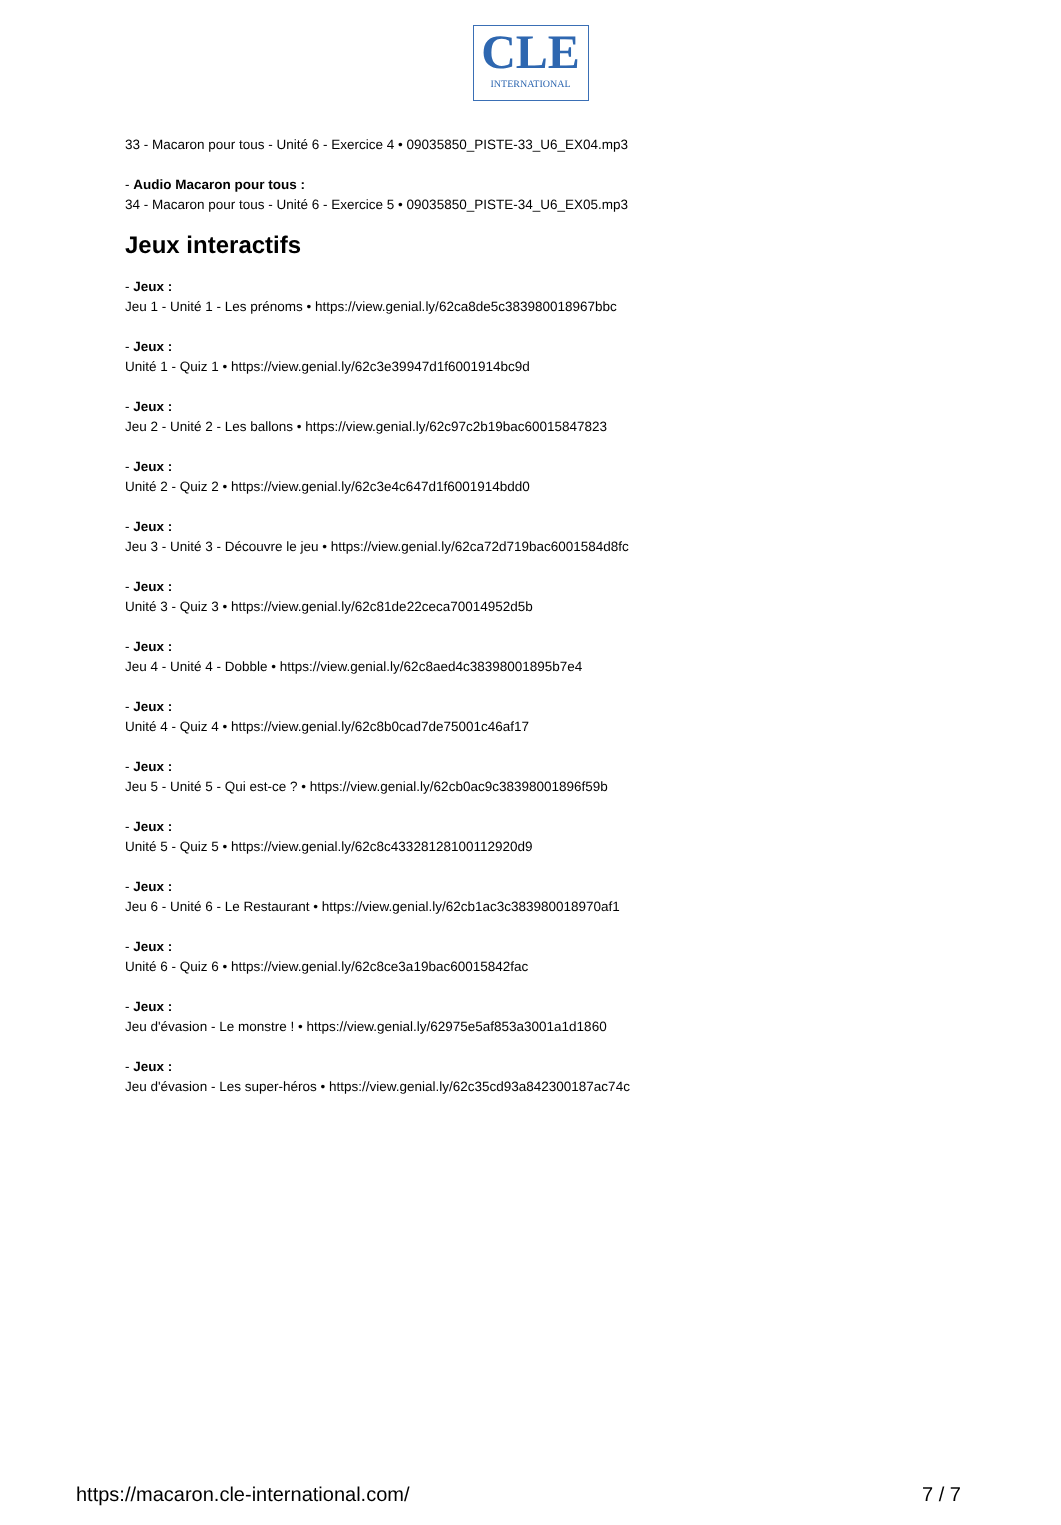CLE
INTERNATIONAL
33 - Macaron pour tous - Unité 6 - Exercice 4 • 09035850_PISTE-33_U6_EX04.mp3
- Audio Macaron pour tous :
34 - Macaron pour tous - Unité 6 - Exercice 5 • 09035850_PISTE-34_U6_EX05.mp3
Jeux interactifs
- Jeux :
Jeu 1 - Unité 1 - Les prénoms • https://view.genial.ly/62ca8de5c383980018967bbc
- Jeux :
Unité 1 - Quiz 1 • https://view.genial.ly/62c3e39947d1f6001914bc9d
- Jeux :
Jeu 2 - Unité 2 - Les ballons • https://view.genial.ly/62c97c2b19bac60015847823
- Jeux :
Unité 2 - Quiz 2 • https://view.genial.ly/62c3e4c647d1f6001914bdd0
- Jeux :
Jeu 3 - Unité 3 - Découvre le jeu • https://view.genial.ly/62ca72d719bac6001584d8fc
- Jeux :
Unité 3 - Quiz 3 • https://view.genial.ly/62c81de22ceca70014952d5b
- Jeux :
Jeu 4 - Unité 4 - Dobble • https://view.genial.ly/62c8aed4c38398001895b7e4
- Jeux :
Unité 4 - Quiz 4 • https://view.genial.ly/62c8b0cad7de75001c46af17
- Jeux :
Jeu 5 - Unité 5 - Qui est-ce ? • https://view.genial.ly/62cb0ac9c38398001896f59b
- Jeux :
Unité 5 - Quiz 5 • https://view.genial.ly/62c8c43328128100112920d9
- Jeux :
Jeu 6 - Unité 6 - Le Restaurant • https://view.genial.ly/62cb1ac3c383980018970af1
- Jeux :
Unité 6 - Quiz 6 • https://view.genial.ly/62c8ce3a19bac60015842fac
- Jeux :
Jeu d'évasion - Le monstre ! • https://view.genial.ly/62975e5af853a3001a1d1860
- Jeux :
Jeu d'évasion - Les super-héros • https://view.genial.ly/62c35cd93a842300187ac74c
https://macaron.cle-international.com/ 7 / 7